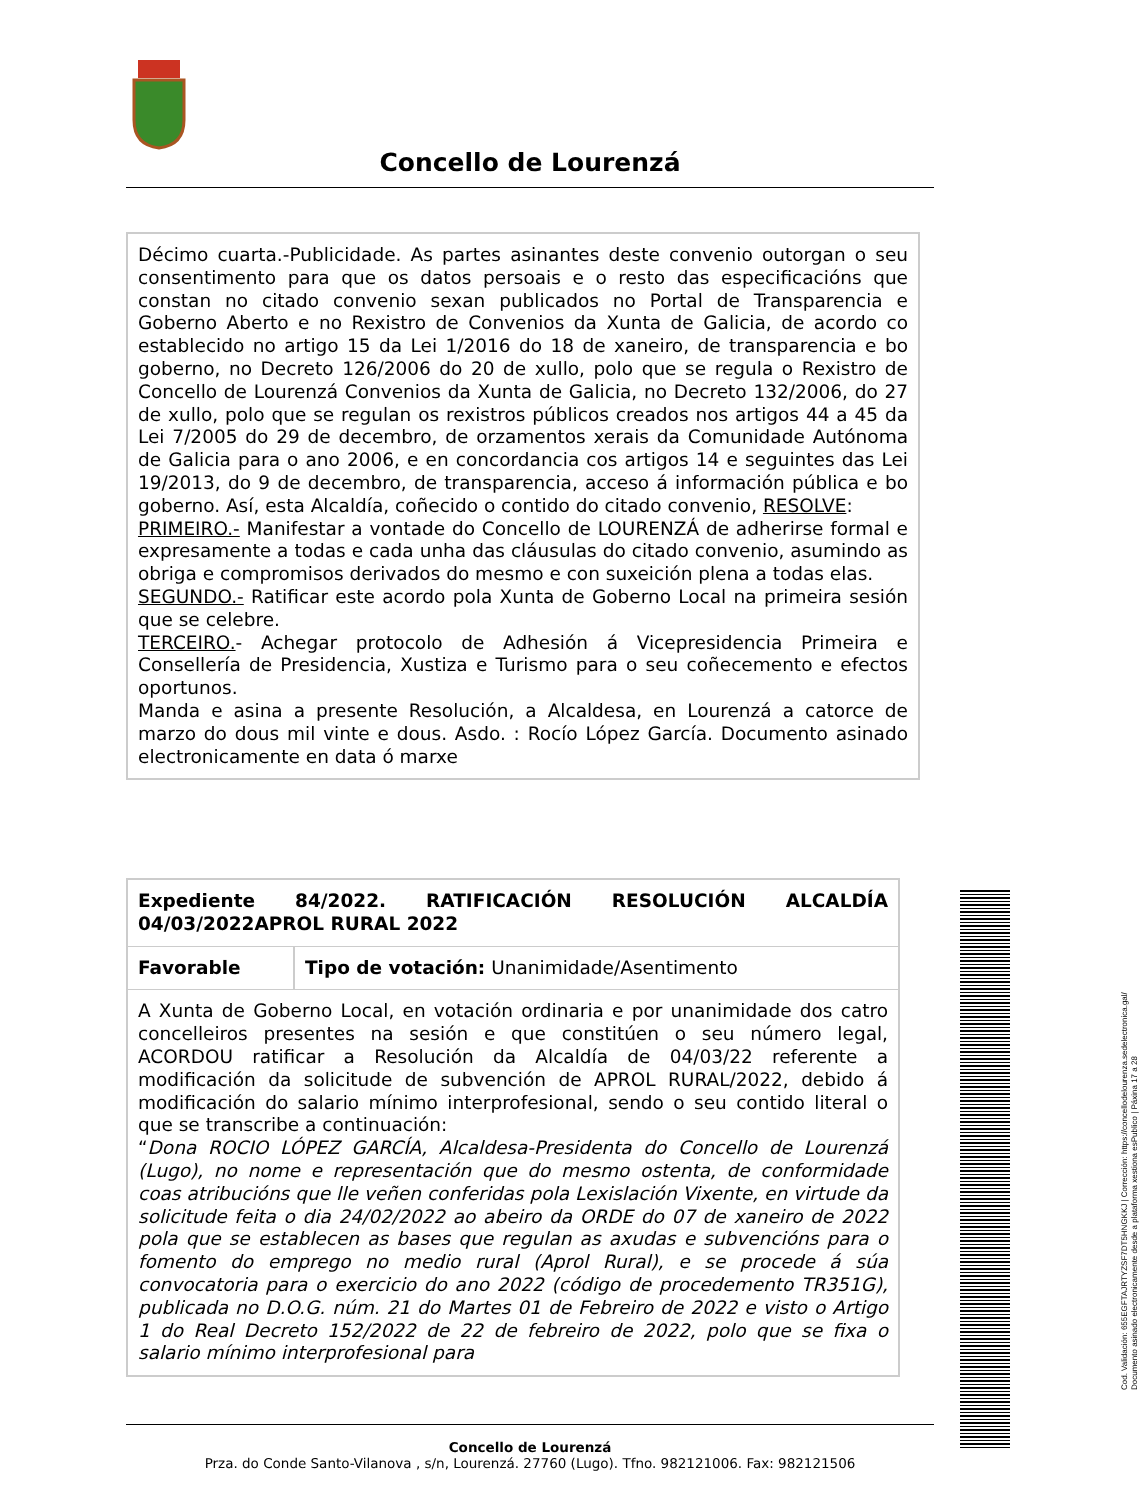Concello de Lourenzá
Décimo cuarta.-Publicidade. As partes asinantes deste convenio outorgan o seu consentimento para que os datos persoais e o resto das especificacións que constan no citado convenio sexan publicados no Portal de Transparencia e Goberno Aberto e no Rexistro de Convenios da Xunta de Galicia, de acordo co establecido no artigo 15 da Lei 1/2016 do 18 de xaneiro, de transparencia e bo goberno, no Decreto 126/2006 do 20 de xullo, polo que se regula o Rexistro de Concello de Lourenzá Convenios da Xunta de Galicia, no Decreto 132/2006, do 27 de xullo, polo que se regulan os rexistros públicos creados nos artigos 44 a 45 da Lei 7/2005 do 29 de decembro, de orzamentos xerais da Comunidade Autónoma de Galicia para o ano 2006, e en concordancia cos artigos 14 e seguintes das Lei 19/2013, do 9 de decembro, de transparencia, acceso á información pública e bo goberno. Así, esta Alcaldía, coñecido o contido do citado convenio, RESOLVE:
PRIMEIRO.- Manifestar a vontade do Concello de LOURENZÁ de adherirse formal e expresamente a todas e cada unha das cláusulas do citado convenio, asumindo as obriga e compromisos derivados do mesmo e con suxeición plena a todas elas.
SEGUNDO.- Ratificar este acordo pola Xunta de Goberno Local na primeira sesión que se celebre.
TERCEIRO.- Achegar protocolo de Adhesión á Vicepresidencia Primeira e Consellería de Presidencia, Xustiza e Turismo para o seu coñecemento e efectos oportunos.
Manda e asina a presente Resolución, a Alcaldesa, en Lourenzá a catorce de marzo do dous mil vinte e dous. Asdo. : Rocío López García. Documento asinado electronicamente en data ó marxe
| Expediente 84/2022. RATIFICACIÓN RESOLUCIÓN ALCALDÍA 04/03/2022APROL RURAL 2022 | |
| Favorable | Tipo de votación: Unanimidade/Asentimento |
| A Xunta de Goberno Local, en votación ordinaria e por unanimidade dos catro concelleiros presentes na sesión e que constitúen o seu número legal, ACORDOU ratificar a Resolución da Alcaldía de 04/03/22 referente a modificación da solicitude de subvención de APROL RURAL/2022, debido á modificación do salario mínimo interprofesional, sendo o seu contido literal o que se transcribe a continuación: “ Dona ROCIO LÓPEZ GARCÍA, Alcaldesa-Presidenta do Concello de Lourenzá (Lugo), no nome e representación que do mesmo ostenta, de conformidade coas atribucións que lle veñen conferidas pola Lexislación Vixente, en virtude da solicitude feita o dia 24/02/2022 ao abeiro da ORDE do 07 de xaneiro de 2022 pola que se establecen as bases que regulan as axudas e subvencións para o fomento do emprego no medio rural (Aprol Rural), e se procede á súa convocatoria para o exercicio do ano 2022 (código de procedemento TR351G), publicada no D.O.G. núm. 21 do Martes 01 de Febreiro de 2022 e visto o Artigo 1 do Real Decreto 152/2022 de 22 de febreiro de 2022, polo que se fixa o salario mínimo interprofesional para | |
Concello de Lourenzá
Prza. do Conde Santo-Vilanova , s/n, Lourenzá. 27760 (Lugo). Tfno. 982121006. Fax: 982121506
Cod. Validación: 655EGFTAJRTYZSF7DT5HNGKKJ | Corrección: https://concellodelourenza.sedelectronica.gal/
Documento asinado electronicamente desde a plataforma xestiona esPublico | Páxina 17 a 28